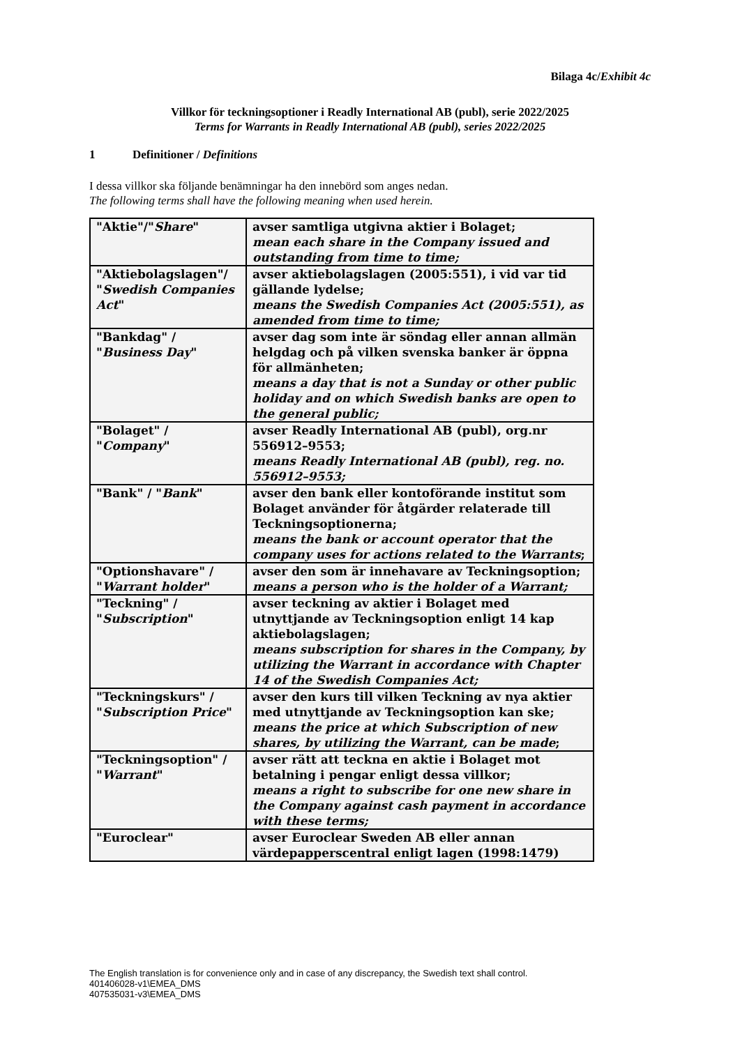Bilaga 4c/Exhibit 4c
Villkor för teckningsoptioner i Readly International AB (publ), serie 2022/2025
Terms for Warrants in Readly International AB (publ), series 2022/2025
1 Definitioner / Definitions
I dessa villkor ska följande benämningar ha den innebörd som anges nedan.
The following terms shall have the following meaning when used herein.
| "Aktie"/" Share " | avser samtliga utgivna aktier i Bolaget; mean each share in the Company issued and outstanding from time to time; |
| "Aktiebolagslagen"/ " Swedish Companies Act " | avser aktiebolagslagen (2005:551), i vid var tid gällande lydelse; means the Swedish Companies Act (2005:551), as amended from time to time; |
| "Bankdag" / " Business Day " | avser dag som inte är söndag eller annan allmän helgdag och på vilken svenska banker är öppna för allmänheten; means a day that is not a Sunday or other public holiday and on which Swedish banks are open to the general public; |
| "Bolaget" / " Company " | avser Readly International AB (publ), org.nr 556912–9553; means Readly International AB (publ), reg. no. 556912–9553; |
| "Bank" / " Bank " | avser den bank eller kontoförande institut som Bolaget använder för åtgärder relaterade till Teckningsoptionerna; means the bank or account operator that the company uses for actions related to the Warrants ; |
| "Optionshavare" / " Warrant holder " | avser den som är innehavare av Teckningsoption; means a person who is the holder of a Warrant; |
| "Teckning" / " Subscription " | avser teckning av aktier i Bolaget med utnyttjande av Teckningsoption enligt 14 kap aktiebolagslagen; means subscription for shares in the Company, by utilizing the Warrant in accordance with Chapter 14 of the Swedish Companies Act; |
| "Teckningskurs" / " Subscription Price " | avser den kurs till vilken Teckning av nya aktier med utnyttjande av Teckningsoption kan ske; means the price at which Subscription of new shares, by utilizing the Warrant, can be made ; |
| "Teckningsoption" / " Warrant " | avser rätt att teckna en aktie i Bolaget mot betalning i pengar enligt dessa villkor; means a right to subscribe for one new share in the Company against cash payment in accordance with these terms; |
| "Euroclear" | avser Euroclear Sweden AB eller annan värdepapperscentral enligt lagen (1998:1479) |
The English translation is for convenience only and in case of any discrepancy, the Swedish text shall control.
401406028-v1\EMEA_DMS
407535031-v3\EMEA_DMS